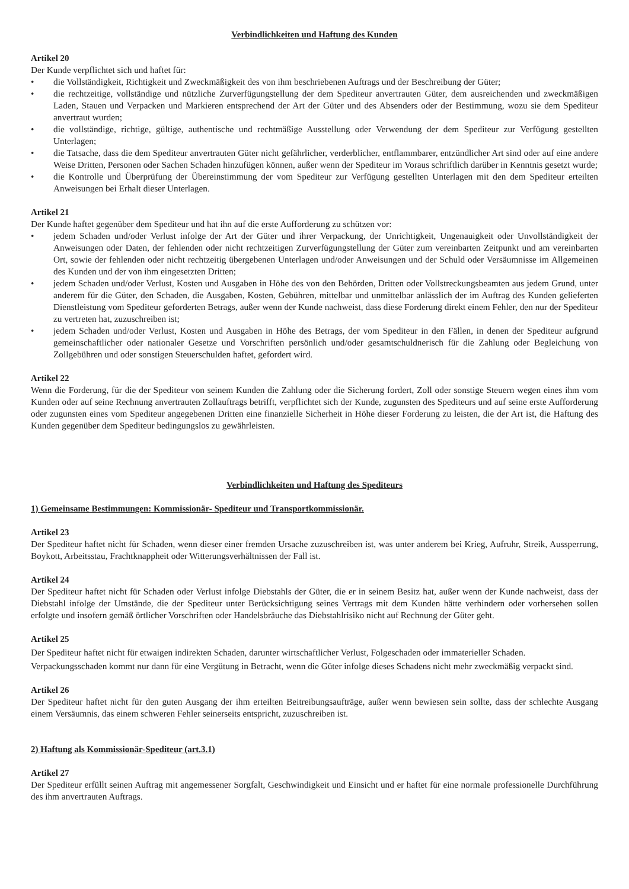Verbindlichkeiten und Haftung des Kunden
Artikel 20
Der Kunde verpflichtet sich und haftet für:
• die Vollständigkeit, Richtigkeit und Zweckmäßigkeit des von ihm beschriebenen Auftrags und der Beschreibung der Güter;
• die rechtzeitige, vollständige und nützliche Zurverfügungstellung der dem Spediteur anvertrauten Güter, dem ausreichenden und zweckmäßigen Laden, Stauen und Verpacken und Markieren entsprechend der Art der Güter und des Absenders oder der Bestimmung, wozu sie dem Spediteur anvertraut wurden;
• die vollständige, richtige, gültige, authentische und rechtmäßige Ausstellung oder Verwendung der dem Spediteur zur Verfügung gestellten Unterlagen;
• die Tatsache, dass die dem Spediteur anvertrauten Güter nicht gefährlicher, verderblicher, entflammbarer, entzündlicher Art sind oder auf eine andere Weise Dritten, Personen oder Sachen Schaden hinzufügen können, außer wenn der Spediteur im Voraus schriftlich darüber in Kenntnis gesetzt wurde;
• die Kontrolle und Überprüfung der Übereinstimmung der vom Spediteur zur Verfügung gestellten Unterlagen mit den dem Spediteur erteilten Anweisungen bei Erhalt dieser Unterlagen.
Artikel 21
Der Kunde haftet gegenüber dem Spediteur und hat ihn auf die erste Aufforderung zu schützen vor:
• jedem Schaden und/oder Verlust infolge der Art der Güter und ihrer Verpackung, der Unrichtigkeit, Ungenauigkeit oder Unvollständigkeit der Anweisungen oder Daten, der fehlenden oder nicht rechtzeitigen Zurverfügungstellung der Güter zum vereinbarten Zeitpunkt und am vereinbarten Ort, sowie der fehlenden oder nicht rechtzeitig übergebenen Unterlagen und/oder Anweisungen und der Schuld oder Versäumnisse im Allgemeinen des Kunden und der von ihm eingesetzten Dritten;
• jedem Schaden und/oder Verlust, Kosten und Ausgaben in Höhe des von den Behörden, Dritten oder Vollstreckungsbeamten aus jedem Grund, unter anderem für die Güter, den Schaden, die Ausgaben, Kosten, Gebühren, mittelbar und unmittelbar anlässlich der im Auftrag des Kunden gelieferten Dienstleistung vom Spediteur geforderten Betrags, außer wenn der Kunde nachweist, dass diese Forderung direkt einem Fehler, den nur der Spediteur zu vertreten hat, zuzuschreiben ist;
• jedem Schaden und/oder Verlust, Kosten und Ausgaben in Höhe des Betrags, der vom Spediteur in den Fällen, in denen der Spediteur aufgrund gemeinschaftlicher oder nationaler Gesetze und Vorschriften persönlich und/oder gesamtschuldnerisch für die Zahlung oder Begleichung von Zollgebühren und oder sonstigen Steuerschulden haftet, gefordert wird.
Artikel 22
Wenn die Forderung, für die der Spediteur von seinem Kunden die Zahlung oder die Sicherung fordert, Zoll oder sonstige Steuern wegen eines ihm vom Kunden oder auf seine Rechnung anvertrauten Zollauftrags betrifft, verpflichtet sich der Kunde, zugunsten des Spediteurs und auf seine erste Aufforderung oder zugunsten eines vom Spediteur angegebenen Dritten eine finanzielle Sicherheit in Höhe dieser Forderung zu leisten, die der Art ist, die Haftung des Kunden gegenüber dem Spediteur bedingungslos zu gewährleisten.
Verbindlichkeiten und Haftung des Spediteurs
1) Gemeinsame Bestimmungen: Kommissionär- Spediteur und Transportkommissionär.
Artikel 23
Der Spediteur haftet nicht für Schaden, wenn dieser einer fremden Ursache zuzuschreiben ist, was unter anderem bei Krieg, Aufruhr, Streik, Aussperrung, Boykott, Arbeitsstau, Frachtknappheit oder Witterungsverhältnissen der Fall ist.
Artikel 24
Der Spediteur haftet nicht für Schaden oder Verlust infolge Diebstahls der Güter, die er in seinem Besitz hat, außer wenn der Kunde nachweist, dass der Diebstahl infolge der Umstände, die der Spediteur unter Berücksichtigung seines Vertrags mit dem Kunden hätte verhindern oder vorhersehen sollen erfolgte und insofern gemäß örtlicher Vorschriften oder Handelsbräuche das Diebstahlrisiko nicht auf Rechnung der Güter geht.
Artikel 25
Der Spediteur haftet nicht für etwaigen indirekten Schaden, darunter wirtschaftlicher Verlust, Folgeschaden oder immaterieller Schaden.
Verpackungsschaden kommt nur dann für eine Vergütung in Betracht, wenn die Güter infolge dieses Schadens nicht mehr zweckmäßig verpackt sind.
Artikel 26
Der Spediteur haftet nicht für den guten Ausgang der ihm erteilten Beitreibungsaufträge, außer wenn bewiesen sein sollte, dass der schlechte Ausgang einem Versäumnis, das einem schweren Fehler seinerseits entspricht, zuzuschreiben ist.
2) Haftung als Kommissionär-Spediteur (art.3.1)
Artikel 27
Der Spediteur erfüllt seinen Auftrag mit angemessener Sorgfalt, Geschwindigkeit und Einsicht und er haftet für eine normale professionelle Durchführung des ihm anvertrauten Auftrags.